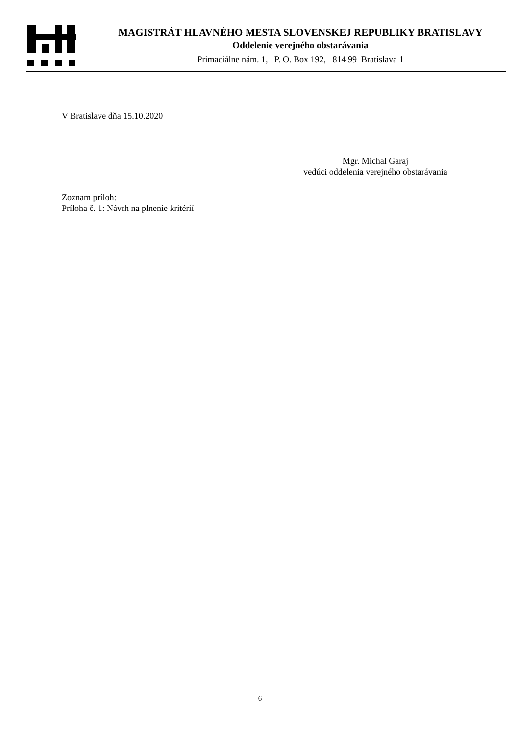MAGISTRÁT HLAVNÉHO MESTA SLOVENSKEJ REPUBLIKY BRATISLAVY
Oddelenie verejného obstarávania
Primaciálne nám. 1, P. O. Box 192, 814 99 Bratislava 1
V Bratislave dňa 15.10.2020
Mgr. Michal Garaj
vedúci oddelenia verejného obstarávania
Zoznam príloh:
Príloha č. 1: Návrh na plnenie kritérií
6